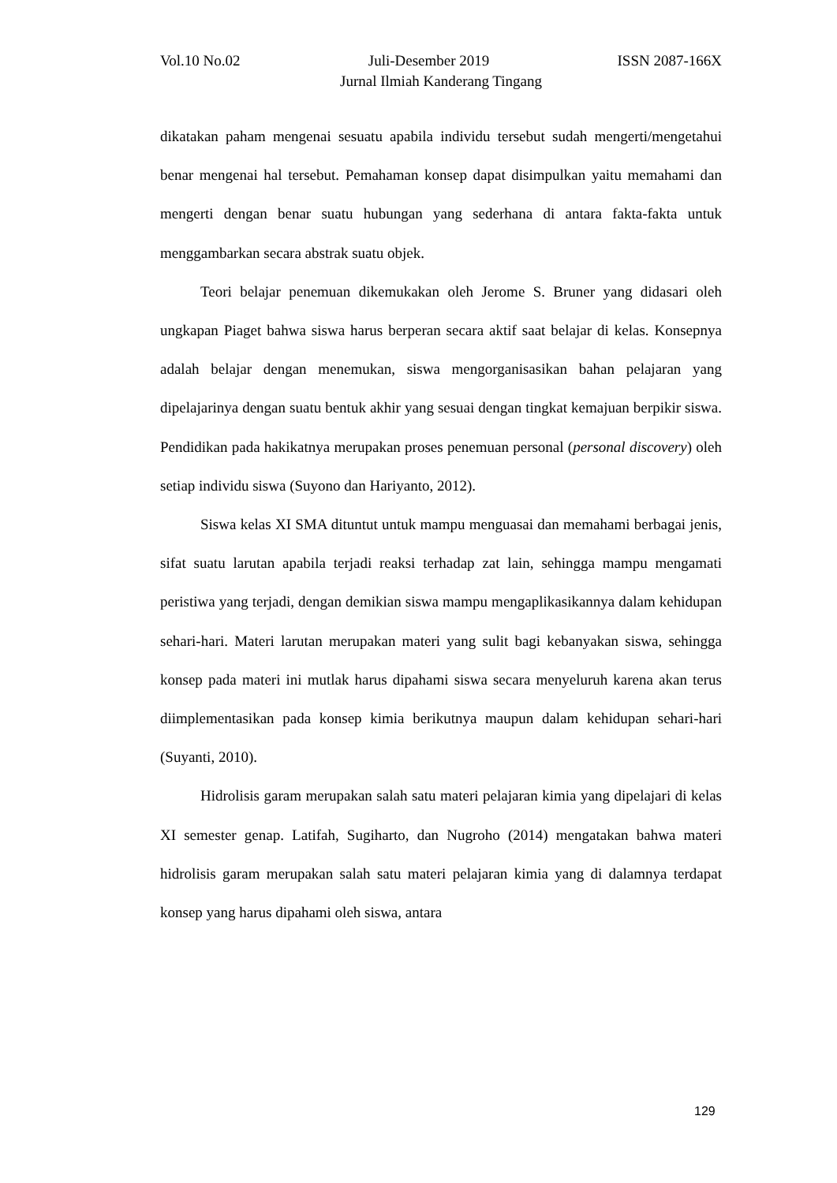Vol.10 No.02 Juli-Desember 2019 ISSN 2087-166X
Jurnal Ilmiah Kanderang Tingang
dikatakan paham mengenai sesuatu apabila individu tersebut sudah mengerti/mengetahui benar mengenai hal tersebut. Pemahaman konsep dapat disimpulkan yaitu memahami dan mengerti dengan benar suatu hubungan yang sederhana di antara fakta-fakta untuk menggambarkan secara abstrak suatu objek.
Teori belajar penemuan dikemukakan oleh Jerome S. Bruner yang didasari oleh ungkapan Piaget bahwa siswa harus berperan secara aktif saat belajar di kelas. Konsepnya adalah belajar dengan menemukan, siswa mengorganisasikan bahan pelajaran yang dipelajarinya dengan suatu bentuk akhir yang sesuai dengan tingkat kemajuan berpikir siswa. Pendidikan pada hakikatnya merupakan proses penemuan personal (personal discovery) oleh setiap individu siswa (Suyono dan Hariyanto, 2012).
Siswa kelas XI SMA dituntut untuk mampu menguasai dan memahami berbagai jenis, sifat suatu larutan apabila terjadi reaksi terhadap zat lain, sehingga mampu mengamati peristiwa yang terjadi, dengan demikian siswa mampu mengaplikasikannya dalam kehidupan sehari-hari. Materi larutan merupakan materi yang sulit bagi kebanyakan siswa, sehingga konsep pada materi ini mutlak harus dipahami siswa secara menyeluruh karena akan terus diimplementasikan pada konsep kimia berikutnya maupun dalam kehidupan sehari-hari (Suyanti, 2010).
Hidrolisis garam merupakan salah satu materi pelajaran kimia yang dipelajari di kelas XI semester genap. Latifah, Sugiharto, dan Nugroho (2014) mengatakan bahwa materi hidrolisis garam merupakan salah satu materi pelajaran kimia yang di dalamnya terdapat konsep yang harus dipahami oleh siswa, antara
129